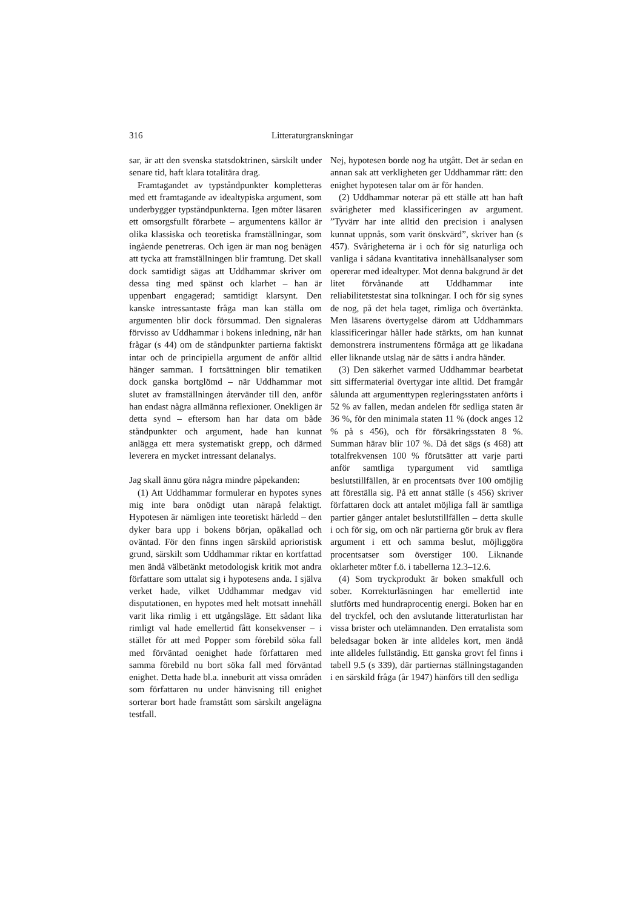316 Litteraturgranskningar
sar, är att den svenska statsdoktrinen, särskilt under senare tid, haft klara totalitära drag.
Framtagandet av typståndpunkter kompletteras med ett framtagande av idealtypiska argument, som underbygger typståndpunkterna. Igen möter läsaren ett omsorgsfullt förarbete – argumentens källor är olika klassiska och teoretiska framställningar, som ingående penetreras. Och igen är man nog benägen att tycka att framställningen blir framtung. Det skall dock samtidigt sägas att Uddhammar skriver om dessa ting med spänst och klarhet – han är uppenbart engagerad; samtidigt klarsynt. Den kanske intressantaste fråga man kan ställa om argumenten blir dock försummad. Den signaleras förvisso av Uddhammar i bokens inledning, när han frågar (s 44) om de ståndpunkter partierna faktiskt intar och de principiella argument de anför alltid hänger samman. I fortsättningen blir tematiken dock ganska bortglömd – när Uddhammar mot slutet av framställningen återvänder till den, anför han endast några allmänna reflexioner. Onekligen är detta synd – eftersom han har data om både ståndpunkter och argument, hade han kunnat anlägga ett mera systematiskt grepp, och därmed leverera en mycket intressant delanalys.
Jag skall ännu göra några mindre påpekanden:
(1) Att Uddhammar formulerar en hypotes synes mig inte bara onödigt utan närapå felaktigt. Hypotesen är nämligen inte teoretiskt härledd – den dyker bara upp i bokens början, opåkallad och oväntad. För den finns ingen särskild aprioristisk grund, särskilt som Uddhammar riktar en kortfattad men ändå välbetänkt metodologisk kritik mot andra författare som uttalat sig i hypotesens anda. I själva verket hade, vilket Uddhammar medgav vid disputationen, en hypotes med helt motsatt innehåll varit lika rimlig i ett utgångsläge. Ett sådant lika rimligt val hade emellertid fått konsekvenser – i stället för att med Popper som förebild söka fall med förväntad oenighet hade författaren med samma förebild nu bort söka fall med förväntad enighet. Detta hade bl.a. inneburit att vissa områden som författaren nu under hänvisning till enighet sorterar bort hade framstått som särskilt angelägna testfall.
Nej, hypotesen borde nog ha utgått. Det är sedan en annan sak att verkligheten ger Uddhammar rätt: den enighet hypotesen talar om är för handen.
(2) Uddhammar noterar på ett ställe att han haft svårigheter med klassificeringen av argument. ”Tyvärr har inte alltid den precision i analysen kunnat uppnås, som varit önskvärd”, skriver han (s 457). Svårigheterna är i och för sig naturliga och vanliga i sådana kvantitativa innehållsanalyser som opererar med idealtyper. Mot denna bakgrund är det litet förvånande att Uddhammar inte reliabilitetstestat sina tolkningar. I och för sig synes de nog, på det hela taget, rimliga och övertänkta. Men läsarens övertygelse därom att Uddhammars klassificeringar håller hade stärkts, om han kunnat demonstrera instrumentens förmåga att ge likadana eller liknande utslag när de sätts i andra händer.
(3) Den säkerhet varmed Uddhammar bearbetat sitt siffermaterial övertygar inte alltid. Det framgår sålunda att argumenttypen regleringsstaten anförts i 52 % av fallen, medan andelen för sedliga staten är 36 %, för den minimala staten 11 % (dock anges 12 % på s 456), och för försäkringsstaten 8 %. Summan härav blir 107 %. Då det sägs (s 468) att totalfrekvensen 100 % förutsätter att varje parti anför samtliga typargument vid samtliga beslutstillfällen, är en procentsats över 100 omöjlig att föreställa sig. På ett annat ställe (s 456) skriver författaren dock att antalet möjliga fall är samtliga partier gånger antalet beslutstillfällen – detta skulle i och för sig, om och när partierna gör bruk av flera argument i ett och samma beslut, möjliggöra procentsatser som överstiger 100. Liknande oklarheter möter f.ö. i tabellerna 12.3–12.6.
(4) Som tryckprodukt är boken smakfull och sober. Korrekturläsningen har emellertid inte slutförts med hundraprocentig energi. Boken har en del tryckfel, och den avslutande litteraturlistan har vissa brister och utelämnanden. Den erratalista som beledsagar boken är inte alldeles kort, men ändå inte alldeles fullständig. Ett ganska grovt fel finns i tabell 9.5 (s 339), där partiernas ställningstaganden i en särskild fråga (år 1947) hänförs till den sedliga